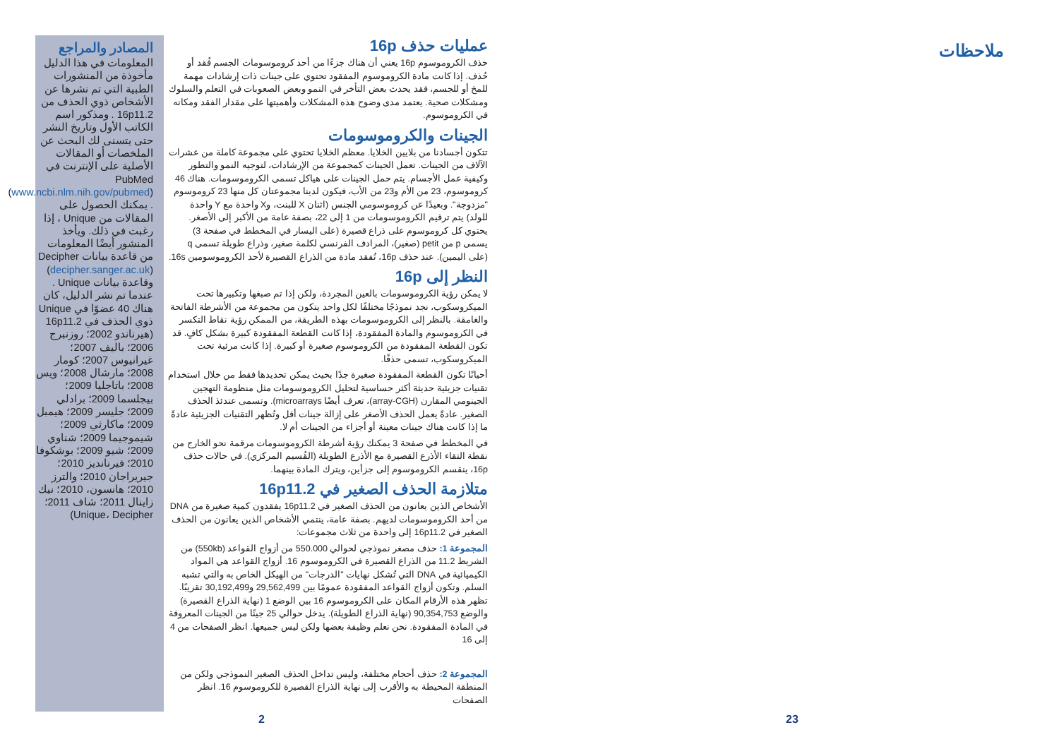المصادر والمراجع
المعلومات في هذا الدليل مأخوذة من المنشورات الطبية التي تم نشرها عن الأشخاص ذوي الحذف من 16p11.2 . ومذكور اسم الكاتب الأول وتاريخ النشر حتى يتسنى لك البحث عن الملخصات أو المقالات الأصلية على الإنترنت في PubMed (www.ncbi.nlm.nih.gov/pubmed) . يمكنك الحصول على المقالات من Unique ، إذا رغبت في ذلك. ويأخذ المنشور أيضًا المعلومات من قاعدة بيانات Decipher (decipher.sanger.ac.uk) وقاعدة بيانات Unique . عندما تم نشر الدليل، كان هناك 40 عضوًا في Unique ذوي الحذف في 16p11.2 (هيرناندو 2002؛ روزنبرج 2006؛ باليف 2007؛ غيرانيوس 2007؛ كومار 2008؛ مارشال 2008؛ ويس 2008؛ باتاجليا 2009؛ بيجلسما 2009؛ برادلي 2009؛ جليسر 2009؛ هيمبل 2009؛ ماكارثي 2009؛ شيموجيما 2009؛ شناوي 2009؛ شيو 2009؛ بوشكوفا 2010؛ فيرنانديز 2010؛ جيريراجان 2010؛ والترز 2010؛ هانسون، 2010؛ نيك زاينال 2011؛ شاف 2011؛ Unique، Decipher)
عمليات حذف 16p
حذف الكروموسوم 16p يعني أن هناك جزءًا من أحد كروموسومات الجسم فُقد أو حُذف. إذا كانت مادة الكروموسوم المفقود تحتوي على جينات ذات إرشادات مهمة للمخ أو للجسم، فقد يحدث بعض التأخر في النمو وبعض الصعوبات في التعلم والسلوك ومشكلات صحية. يعتمد مدى وضوح هذه المشكلات وأهميتها على مقدار الفقد ومكانه في الكروموسوم.
الجينات والكروموسومات
تتكون أجسادنا من بلايين الخلايا. معظم الخلايا تحتوي على مجموعة كاملة من عشرات الآلاف من الجينات. تعمل الجينات كمجموعة من الإرشادات، لتوجيه النمو والتطور وكيفية عمل الأجسام. يتم حمل الجينات على هياكل تسمى الكروموسومات. هناك 46 كروموسوم، 23 من الأم و23 من الأب، فيكون لدينا مجموعتان كل منها 23 كروموسوم "مزدوجة". وبعيدًا عن كروموسومي الجنس (اثنان X للبنت، وX واحدة مع Y واحدة للولد) يتم ترقيم الكروموسومات من 1 إلى 22، بصفة عامة من الأكبر إلى الأصغر. يحتوي كل كروموسوم على ذراع قصيرة (على اليسار في المخطط في صفحة 3) يسمى p من petit (صغير)، المرادف الفرنسي لكلمة صغير، وذراع طويلة تسمى q (على اليمين). عند حذف 16p، تُفقد مادة من الذراع القصيرة لأحد الكروموسومين 16s.
النظر إلى 16p
لا يمكن رؤية الكروموسومات بالعين المجردة، ولكن إذا تم صبغها وتكبيرها تحت الميكروسكوب، نجد نموذجًا مختلفًا لكل واحد يتكون من مجموعة من الأشرطة الفاتحة والغامقة. بالنظر إلى الكروموسومات بهذه الطريقة، من الممكن رؤية نقاط التكسر في الكروموسوم والمادة المفقودة، إذا كانت القطعة المفقودة كبيرة بشكل كافٍ. قد تكون القطعة المفقودة من الكروموسوم صغيرة أو كبيرة. إذا كانت مرئية تحت الميكروسكوب، تسمى حذفًا.
أحيانًا تكون القطعة المفقودة صغيرة جدًا بحيث يمكن تحديدها فقط من خلال استخدام تقنيات جزيئية حديثة أكثر حساسية لتحليل الكروموسومات مثل منظومة التهجين الجينومي المقارن (array-CGH)، تعرف أيضًا microarrays). وتسمى عندئذ الحذف الصغير. عادةً يعمل الحذف الأصغر على إزالة جينات أقل وتُظهر التقنيات الجزيئية عادةً ما إذا كانت هناك جينات معينة أو أجزاء من الجينات أم لا.
في المخطط في صفحة 3 يمكنك رؤية أشرطة الكروموسومات مرقمة نحو الخارج من نقطة التقاء الأذرع القصيرة مع الأذرع الطويلة (القُسيم المركزي). في حالات حذف 16p، ينقسم الكروموسوم إلى جزأين، ويترك المادة بينهما.
متلازمة الحذف الصغير في 16p11.2
الأشخاص الذين يعانون من الحذف الصغير في 16p11.2 يفقدون كمية صغيرة من DNA من أحد الكروموسومات لديهم. بصفة عامة، ينتمي الأشخاص الذين يعانون من الحذف الصغير في 16p11.2 إلى واحدة من ثلاث مجموعات:
المجموعة 1: حذف مصغر نموذجي لحوالي 550.000 من أزواج القواعد (550kb) من الشريط 11.2 من الذراع القصيرة في الكروموسوم 16. أزواج القواعد هي المواد الكيميائية في DNA التي تُشكل نهايات "الدرجات" من الهيكل الخاص به والتي تشبه السلم. وتكون أزواج القواعد المفقودة عمومًا بين 29,562,499 و30,192,499 تقريبًا. تظهر هذه الأرقام المكان على الكروموسوم 16 بين الوضع 1 (نهاية الذراع القصيرة) والوضع 90,354,753 (نهاية الذراع الطويلة). يدخل حوالي 25 جينًا من الجينات المعروفة في المادة المفقودة. نحن نعلم وظيفة بعضها ولكن ليس جميعها. انظر الصفحات من 4 إلى 16
المجموعة 2: حذف أحجام مختلفة، وليس تداخل الحذف الصغير النموذجي ولكن من المنطقة المحيطة به والأقرب إلى نهاية الذراع القصيرة للكروموسوم 16. انظر الصفحات
2
ملاحظات
23